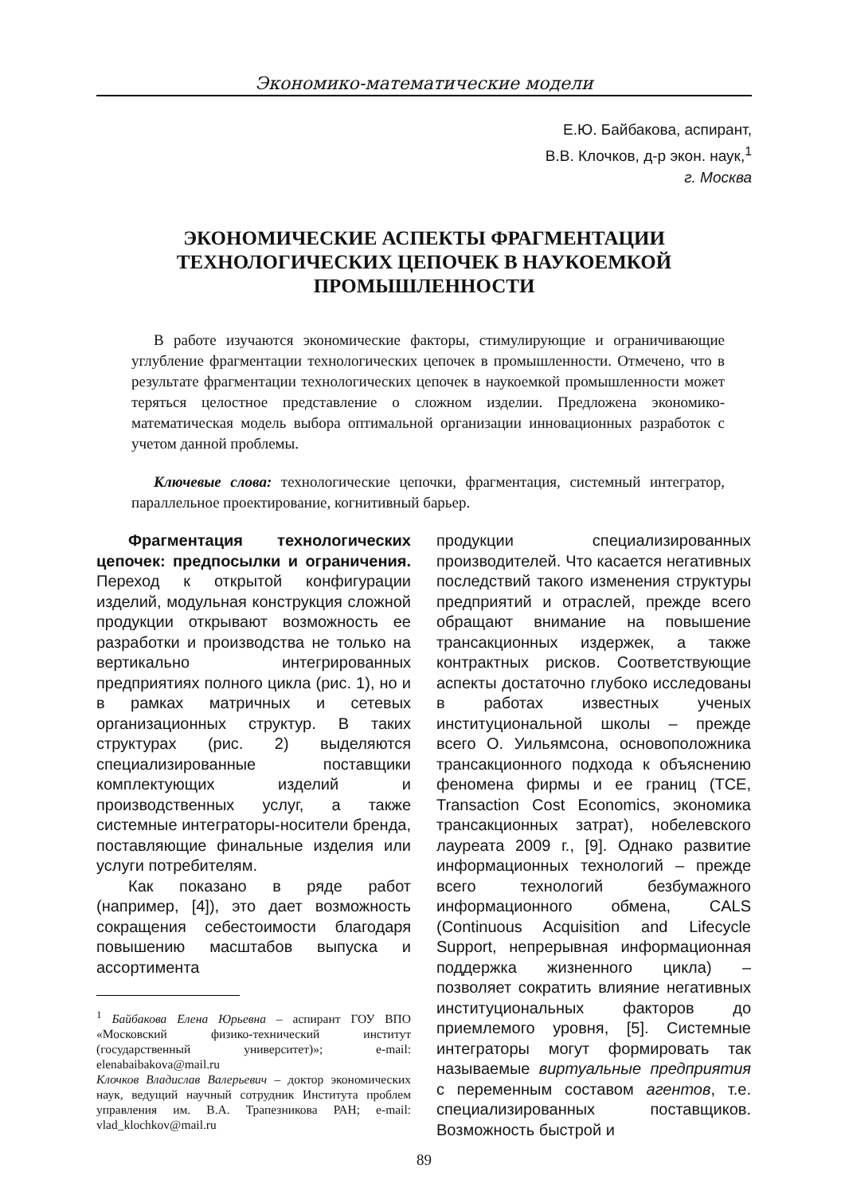Экономико-математические модели
Е.Ю. Байбакова, аспирант,
В.В. Клочков, д-р экон. наук,<sup>1</sup>
г. Москва
ЭКОНОМИЧЕСКИЕ АСПЕКТЫ ФРАГМЕНТАЦИИ
ТЕХНОЛОГИЧЕСКИХ ЦЕПОЧЕК В НАУКОЕМКОЙ
ПРОМЫШЛЕННОСТИ
В работе изучаются экономические факторы, стимулирующие и ограничивающие углубление фрагментации технологических цепочек в промышленности. Отмечено, что в результате фрагментации технологических цепочек в наукоемкой промышленности может теряться целостное представление о сложном изделии. Предложена экономико-математическая модель выбора оптимальной организации инновационных разработок с учетом данной проблемы.
Ключевые слова: технологические цепочки, фрагментация, системный интегратор, параллельное проектирование, когнитивный барьер.
Фрагментация технологических цепочек: предпосылки и ограничения. Переход к открытой конфигурации изделий, модульная конструкция сложной продукции открывают возможность ее разработки и производства не только на вертикально интегрированных предприятиях полного цикла (рис. 1), но и в рамках матричных и сетевых организационных структур. В таких структурах (рис. 2) выделяются специализированные поставщики комплектующих изделий и производственных услуг, а также системные интеграторы-носители бренда, поставляющие финальные изделия или услуги потребителям.
Как показано в ряде работ (например, [4]), это дает возможность сокращения себестоимости благодаря повышению масштабов выпуска и ассортимента
<sup>1</sup> Байбакова Елена Юрьевна – аспирант ГОУ ВПО «Московский физико-технический институт (государственный университет)»; e-mail: elenabaibakova@mail.ru
Клочков Владислав Валерьевич – доктор экономических наук, ведущий научный сотрудник Института проблем управления им. В.А. Трапезникова РАН; e-mail: vlad_klochkov@mail.ru
продукции специализированных производителей. Что касается негативных последствий такого изменения структуры предприятий и отраслей, прежде всего обращают внимание на повышение трансакционных издержек, а также контрактных рисков. Соответствующие аспекты достаточно глубоко исследованы в работах известных ученых институциональной школы – прежде всего О. Уильямсона, основоположника трансакционного подхода к объяснению феномена фирмы и ее границ (TCE, Transaction Cost Economics, экономика трансакционных затрат), нобелевского лауреата 2009 г., [9]. Однако развитие информационных технологий – прежде всего технологий безбумажного информационного обмена, CALS (Continuous Acquisition and Lifecycle Support, непрерывная информационная поддержка жизненного цикла) – позволяет сократить влияние негативных институциональных факторов до приемлемого уровня, [5]. Системные интеграторы могут формировать так называемые виртуальные предприятия с переменным составом агентов, т.е. специализированных поставщиков. Возможность быстрой и
89